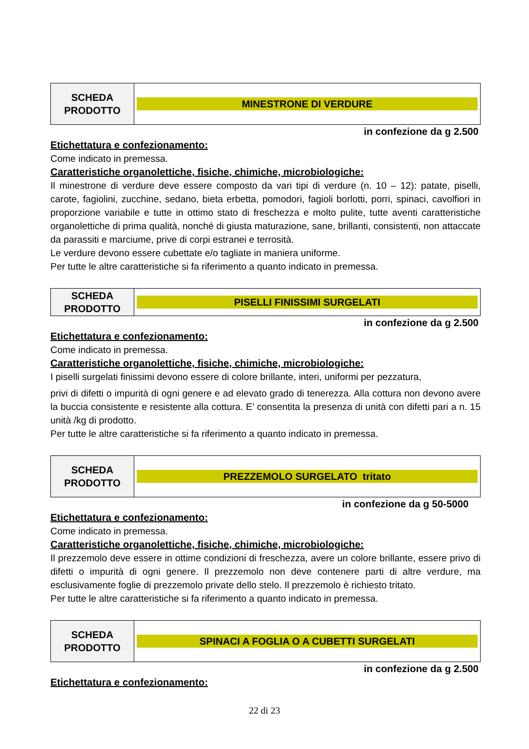| SCHEDA PRODOTTO | MINESTRONE DI VERDURE |
in confezione da g 2.500
Etichettatura e confezionamento:
Come indicato in premessa.
Caratteristiche organolettiche, fisiche, chimiche, microbiologiche:
Il minestrone di verdure deve essere composto da vari tipi di verdure (n. 10 – 12): patate, piselli, carote, fagiolini, zucchine, sedano, bieta erbetta, pomodori, fagioli borlotti, porri, spinaci, cavolfiori in proporzione variabile e tutte in ottimo stato di freschezza e molto pulite, tutte aventi caratteristiche organolettiche di prima qualità, nonché di giusta maturazione, sane, brillanti, consistenti, non attaccate da parassiti e marciume, prive di corpi estranei e terrosità.
Le verdure devono essere cubettate e/o tagliate in maniera uniforme.
Per tutte le altre caratteristiche si fa riferimento a quanto indicato in premessa.
| SCHEDA PRODOTTO | PISELLI FINISSIMI SURGELATI |
in confezione da g 2.500
Etichettatura e confezionamento:
Come indicato in premessa.
Caratteristiche organolettiche, fisiche, chimiche, microbiologiche:
I piselli surgelati finissimi devono essere di colore brillante, interi, uniformi per pezzatura,
privi di difetti o impurità di ogni genere e ad elevato grado di tenerezza. Alla cottura non devono avere la buccia consistente e resistente alla cottura. E’ consentita la presenza di unità con difetti pari a n. 15 unità /kg di prodotto.
Per tutte le altre caratteristiche si fa riferimento a quanto indicato in premessa.
| SCHEDA PRODOTTO | PREZZEMOLO SURGELATO tritato |
in confezione da g 50-5000
Etichettatura e confezionamento:
Come indicato in premessa.
Caratteristiche organolettiche, fisiche, chimiche, microbiologiche:
Il prezzemolo deve essere in ottime condizioni di freschezza, avere un colore brillante, essere privo di difetti o impurità di ogni genere. Il prezzemolo non deve contenere parti di altre verdure, ma esclusivamente foglie di prezzemolo private dello stelo. Il prezzemolo è richiesto tritato.
Per tutte le altre caratteristiche si fa riferimento a quanto indicato in premessa.
| SCHEDA PRODOTTO | SPINACI A FOGLIA O A CUBETTI SURGELATI |
in confezione da g 2.500
Etichettatura e confezionamento:
22 di 23